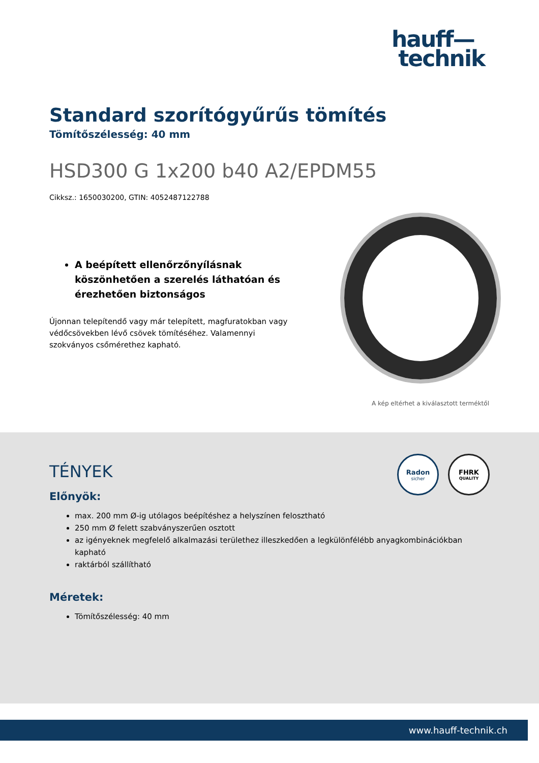hauff—
technik
Standard szorítógyűrűs tömítés
Tömítőszélesség: 40 mm
HSD300 G 1x200 b40 A2/EPDM55
Cikksz.: 1650030200, GTIN: 4052487122788
A beépített ellenőrzőnyílásnak köszönhetően a szerelés láthatóan és érezhetően biztonságos
Újonnan telepítendő vagy már telepített, magfuratokban vagy védőcsövekben lévő csövek tömítéséhez. Valamennyi szokványos csőmérethez kapható.
A kép eltérhet a kiválasztott terméktől
Radon
sicher
FHRK
QUALITY
TÉNYEK
Előnyök:
max. 200 mm Ø-ig utólagos beépítéshez a helyszínen felosztható
250 mm Ø felett szabványszerűen osztott
az igényeknek megfelelő alkalmazási területhez illeszkedően a legkülönfélébb anyagkombinációkban kapható
raktárból szállítható
Méretek:
Tömítőszélesség: 40 mm
www.hauff-technik.ch